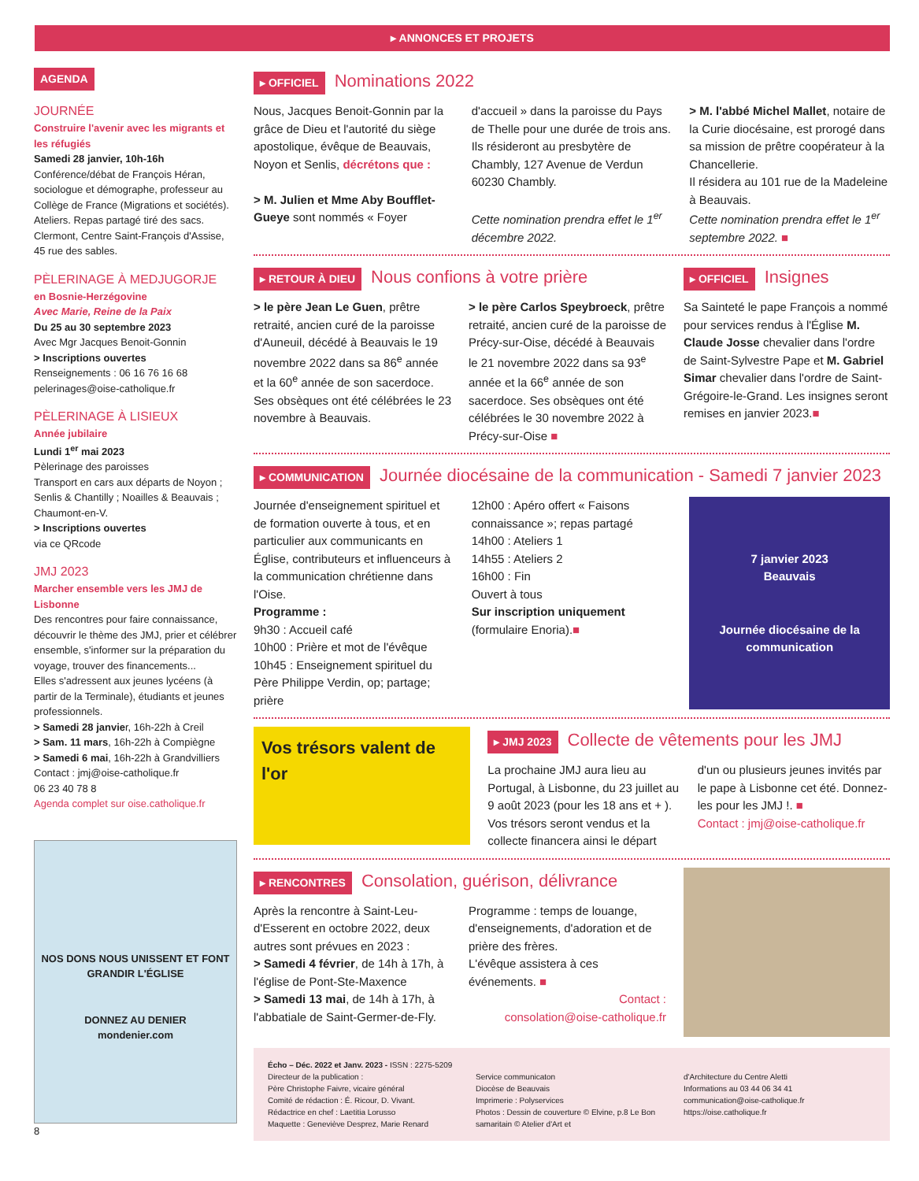▸ ANNONCES ET PROJETS
AGENDA
JOURNÉE
Construire l'avenir avec les migrants et les réfugiés
Samedi 28 janvier, 10h-16h
Conférence/débat de François Héran, sociologue et démographe, professeur au Collège de France (Migrations et sociétés). Ateliers. Repas partagé tiré des sacs. Clermont, Centre Saint-François d'Assise, 45 rue des sables.
PÈLERINAGE À MEDJUGORJE
en Bosnie-Herzégovine
Avec Marie, Reine de la Paix
Du 25 au 30 septembre 2023
Avec Mgr Jacques Benoit-Gonnin
> Inscriptions ouvertes
Renseignements : 06 16 76 16 68
pelerinages@oise-catholique.fr
PÈLERINAGE À LISIEUX
Année jubilaire
Lundi 1<sup>er</sup> mai 2023
Pèlerinage des paroisses
Transport en cars aux départs de Noyon ; Senlis & Chantilly ; Noailles & Beauvais ; Chaumont-en-V.
> Inscriptions ouvertes
via ce QRcode
JMJ 2023
Marcher ensemble vers les JMJ de Lisbonne
Des rencontres pour faire connaissance, découvrir le thème des JMJ, prier et célébrer ensemble, s'informer sur la préparation du voyage, trouver des financements...
Elles s'adressent aux jeunes lycéens (à partir de la Terminale), étudiants et jeunes professionnels.
> Samedi 28 janvier, 16h-22h à Creil
> Sam. 11 mars, 16h-22h à Compiègne
> Samedi 6 mai, 16h-22h à Grandvilliers
Contact : jmj@oise-catholique.fr
06 23 40 78 8
Agenda complet sur oise.catholique.fr
NOS DONS NOUS UNISSENT ET FONT GRANDIR L'ÉGLISE
DONNEZ AU DENIER
mondenier.com
8
▸ OFFICIEL Nominations 2022
Nous, Jacques Benoit-Gonnin par la grâce de Dieu et l'autorité du siège apostolique, évêque de Beauvais, Noyon et Senlis, décrétons que :
> M. Julien et Mme Aby Boufflet-Gueye sont nommés « Foyer
d'accueil » dans la paroisse du Pays de Thelle pour une durée de trois ans. Ils résideront au presbytère de Chambly, 127 Avenue de Verdun 60230 Chambly.
Cette nomination prendra effet le 1<sup>er</sup> décembre 2022.
> M. l'abbé Michel Mallet, notaire de la Curie diocésaine, est prorogé dans sa mission de prêtre coopérateur à la Chancellerie.
Il résidera au 101 rue de la Madeleine à Beauvais.
Cette nomination prendra effet le 1<sup>er</sup> septembre 2022. ■
▸ RETOUR À DIEU Nous confions à votre prière
> le père Jean Le Guen, prêtre retraité, ancien curé de la paroisse d'Auneuil, décédé à Beauvais le 19 novembre 2022 dans sa 86<sup>e</sup> année et la 60<sup>e</sup> année de son sacerdoce.
Ses obsèques ont été célébrées le 23 novembre à Beauvais.
> le père Carlos Speybroeck, prêtre retraité, ancien curé de la paroisse de Précy-sur-Oise, décédé à Beauvais le 21 novembre 2022 dans sa 93<sup>e</sup> année et la 66<sup>e</sup> année de son sacerdoce. Ses obsèques ont été célébrées le 30 novembre 2022 à Précy-sur-Oise ■
▸ OFFICIEL Insignes
Sa Sainteté le pape François a nommé pour services rendus à l'Église M. Claude Josse chevalier dans l'ordre de Saint-Sylvestre Pape et M. Gabriel Simar chevalier dans l'ordre de Saint-Grégoire-le-Grand. Les insignes seront remises en janvier 2023.■
▸ COMMUNICATION Journée diocésaine de la communication - Samedi 7 janvier 2023
Journée d'enseignement spirituel et de formation ouverte à tous, et en particulier aux communicants en Église, contributeurs et influenceurs à la communication chrétienne dans l'Oise.
Programme :
9h30 : Accueil café
10h00 : Prière et mot de l'évêque
10h45 : Enseignement spirituel du Père Philippe Verdin, op; partage; prière
12h00 : Apéro offert « Faisons connaissance »; repas partagé
14h00 : Ateliers 1
14h55 : Ateliers 2
16h00 : Fin
Ouvert à tous
Sur inscription uniquement (formulaire Enoria).■
7 janvier 2023
Beauvais
Journée diocésaine de la communication
Vos trésors valent de l'or
▸ JMJ 2023 Collecte de vêtements pour les JMJ
La prochaine JMJ aura lieu au Portugal, à Lisbonne, du 23 juillet au 9 août 2023 (pour les 18 ans et + ). Vos trésors seront vendus et la collecte financera ainsi le départ
d'un ou plusieurs jeunes invités par le pape à Lisbonne cet été. Donnez-les pour les JMJ !. ■
Contact : jmj@oise-catholique.fr
▸ RENCONTRES Consolation, guérison, délivrance
Après la rencontre à Saint-Leu-d'Esserent en octobre 2022, deux autres sont prévues en 2023 :
> Samedi 4 février, de 14h à 17h, à l'église de Pont-Ste-Maxence
> Samedi 13 mai, de 14h à 17h, à l'abbatiale de Saint-Germer-de-Fly.
Programme : temps de louange, d'enseignements, d'adoration et de prière des frères.
L'évêque assistera à ces événements. ■
Contact :
consolation@oise-catholique.fr
Écho – Déc. 2022 et Janv. 2023 - ISSN : 2275-5209
Directeur de la publication :
Père Christophe Faivre, vicaire général
Comité de rédaction : É. Ricour, D. Vivant.
Rédactrice en chef : Laetitia Lorusso
Maquette : Geneviève Desprez, Marie Renard
Service communicaton
Diocèse de Beauvais
Imprimerie : Polyservices
Photos : Dessin de couverture © Elvine, p.8 Le Bon samaritain © Atelier d'Art et
d'Architecture du Centre Aletti
Informations au 03 44 06 34 41
communication@oise-catholique.fr
https://oise.catholique.fr